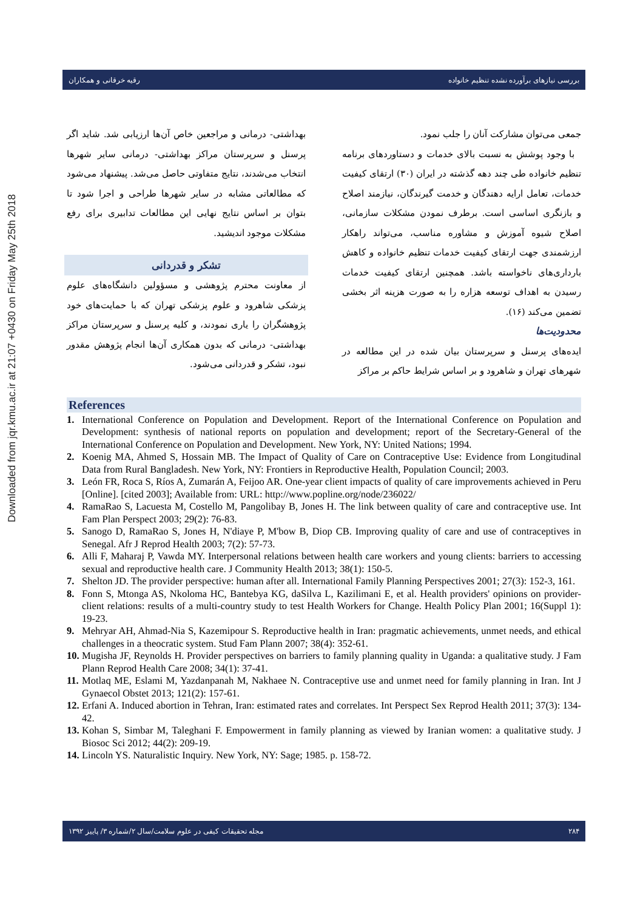Downloaded from jqr.kmu.ac.ir at 21:07 +0430 on Friday May 25th 2018
بررسی نیازهای برآورده نشده تنظیم خانواده رقیه خرقانی و همکاران
جمعی می‌توان مشارکت آنان را جلب نمود.
با وجود پوشش به نسبت بالای خدمات و دستاوردهای برنامه تنظیم خانواده طی چند دهه گذشته در ایران (۳۰) ارتقای کیفیت خدمات، تعامل ارایه دهندگان و خدمت گیرندگان، نیازمند اصلاح و بازنگری اساسی است. برطرف نمودن مشکلات سازمانی، اصلاح شیوه آموزش و مشاوره مناسب، می‌تواند راهکار ارزشمندی جهت ارتقای کیفیت خدمات تنظیم خانواده و کاهش بارداری‌های ناخواسته باشد. همچنین ارتقای کیفیت خدمات رسیدن به اهداف توسعه هزاره را به صورت هزینه اثر بخشی تضمین می‌کند (۱۶).
محدودیت‌ها
ایده‌های پرسنل و سرپرستان بیان شده در این مطالعه در شهرهای تهران و شاهرود و بر اساس شرایط حاکم بر مراکز
بهداشتی- درمانی و مراجعین خاص آن‌ها ارزیابی شد. شاید اگر پرسنل و سرپرستان مراکز بهداشتی- درمانی سایر شهرها انتخاب می‌شدند، نتایج متفاوتی حاصل می‌شد. پیشنهاد می‌شود که مطالعاتی مشابه در سایر شهرها طراحی و اجرا شود تا بتوان بر اساس نتایج نهایی این مطالعات تدابیری برای رفع مشکلات موجود اندیشید.
تشکر و قدردانی
از معاونت محترم پژوهشی و مسؤولین دانشگاه‌های علوم پزشکی شاهرود و علوم پزشکی تهران که با حمایت‌های خود پژوهشگران را یاری نمودند، و کلیه پرسنل و سرپرستان مراکز بهداشتی- درمانی که بدون همکاری آن‌ها انجام پژوهش مقدور نبود، تشکر و قدردانی می‌شود.
References
1. International Conference on Population and Development. Report of the International Conference on Population and Development: synthesis of national reports on population and development; report of the Secretary-General of the International Conference on Population and Development. New York, NY: United Nations; 1994.
2. Koenig MA, Ahmed S, Hossain MB. The Impact of Quality of Care on Contraceptive Use: Evidence from Longitudinal Data from Rural Bangladesh. New York, NY: Frontiers in Reproductive Health, Population Council; 2003.
3. León FR, Roca S, Ríos A, Zumarán A, Feijoo AR. One-year client impacts of quality of care improvements achieved in Peru [Online]. [cited 2003]; Available from: URL: http://www.popline.org/node/236022/
4. RamaRao S, Lacuesta M, Costello M, Pangolibay B, Jones H. The link between quality of care and contraceptive use. Int Fam Plan Perspect 2003; 29(2): 76-83.
5. Sanogo D, RamaRao S, Jones H, N'diaye P, M'bow B, Diop CB. Improving quality of care and use of contraceptives in Senegal. Afr J Reprod Health 2003; 7(2): 57-73.
6. Alli F, Maharaj P, Vawda MY. Interpersonal relations between health care workers and young clients: barriers to accessing sexual and reproductive health care. J Community Health 2013; 38(1): 150-5.
7. Shelton JD. The provider perspective: human after all. International Family Planning Perspectives 2001; 27(3): 152-3, 161.
8. Fonn S, Mtonga AS, Nkoloma HC, Bantebya KG, daSilva L, Kazilimani E, et al. Health providers' opinions on provider-client relations: results of a multi-country study to test Health Workers for Change. Health Policy Plan 2001; 16(Suppl 1): 19-23.
9. Mehryar AH, Ahmad-Nia S, Kazemipour S. Reproductive health in Iran: pragmatic achievements, unmet needs, and ethical challenges in a theocratic system. Stud Fam Plann 2007; 38(4): 352-61.
10. Mugisha JF, Reynolds H. Provider perspectives on barriers to family planning quality in Uganda: a qualitative study. J Fam Plann Reprod Health Care 2008; 34(1): 37-41.
11. Motlaq ME, Eslami M, Yazdanpanah M, Nakhaee N. Contraceptive use and unmet need for family planning in Iran. Int J Gynaecol Obstet 2013; 121(2): 157-61.
12. Erfani A. Induced abortion in Tehran, Iran: estimated rates and correlates. Int Perspect Sex Reprod Health 2011; 37(3): 134-42.
13. Kohan S, Simbar M, Taleghani F. Empowerment in family planning as viewed by Iranian women: a qualitative study. J Biosoc Sci 2012; 44(2): 209-19.
14. Lincoln YS. Naturalistic Inquiry. New York, NY: Sage; 1985. p. 158-72.
۲۸۴ مجله تحقیقات کیفی در علوم سلامت/سال ۲/شماره ۳/ پاییز ۱۳۹۲